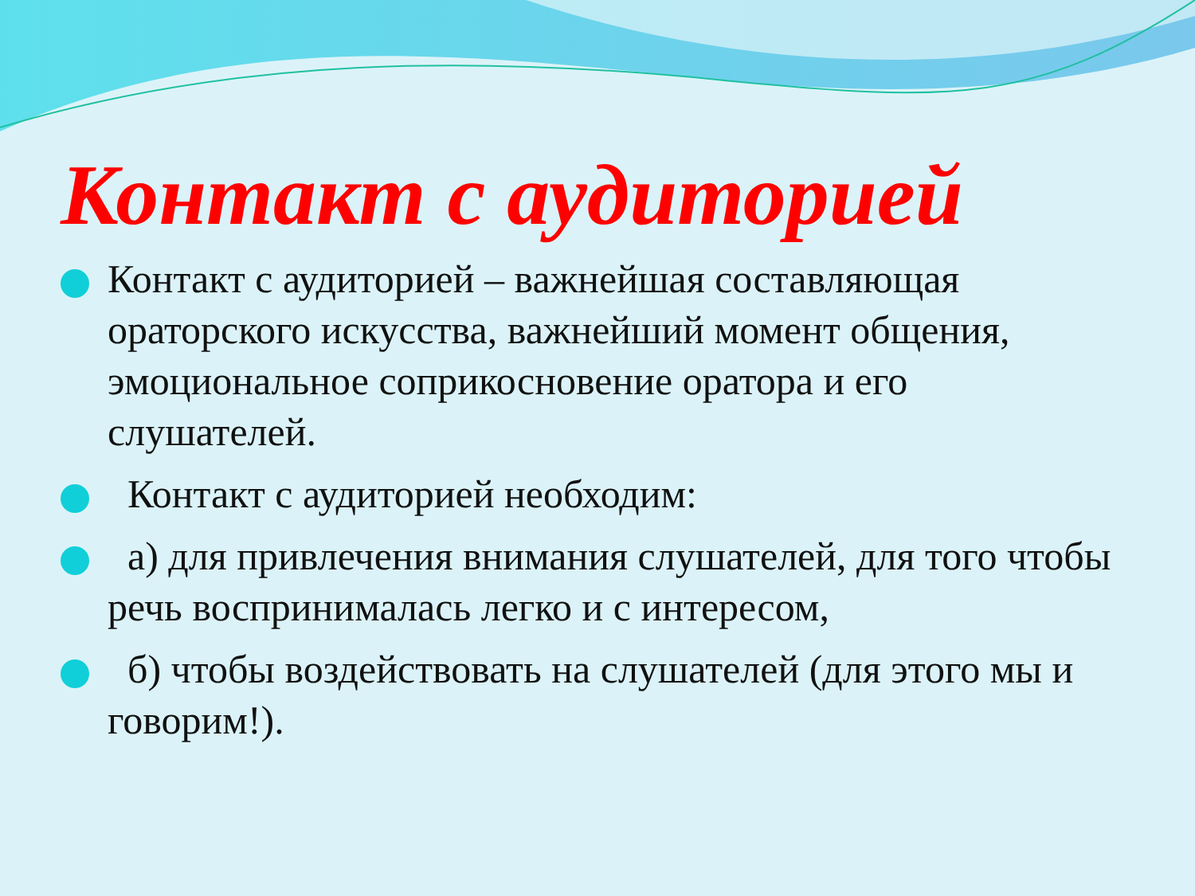Контакт с аудиторией
Контакт с аудиторией – важнейшая составляющая ораторского искусства, важнейший момент общения, эмоциональное соприкосновение оратора и его слушателей.
Контакт с аудиторией необходим:
а) для привлечения внимания слушателей, для того чтобы речь воспринималась легко и с интересом,
б) чтобы воздействовать на слушателей (для этого мы и говорим!).